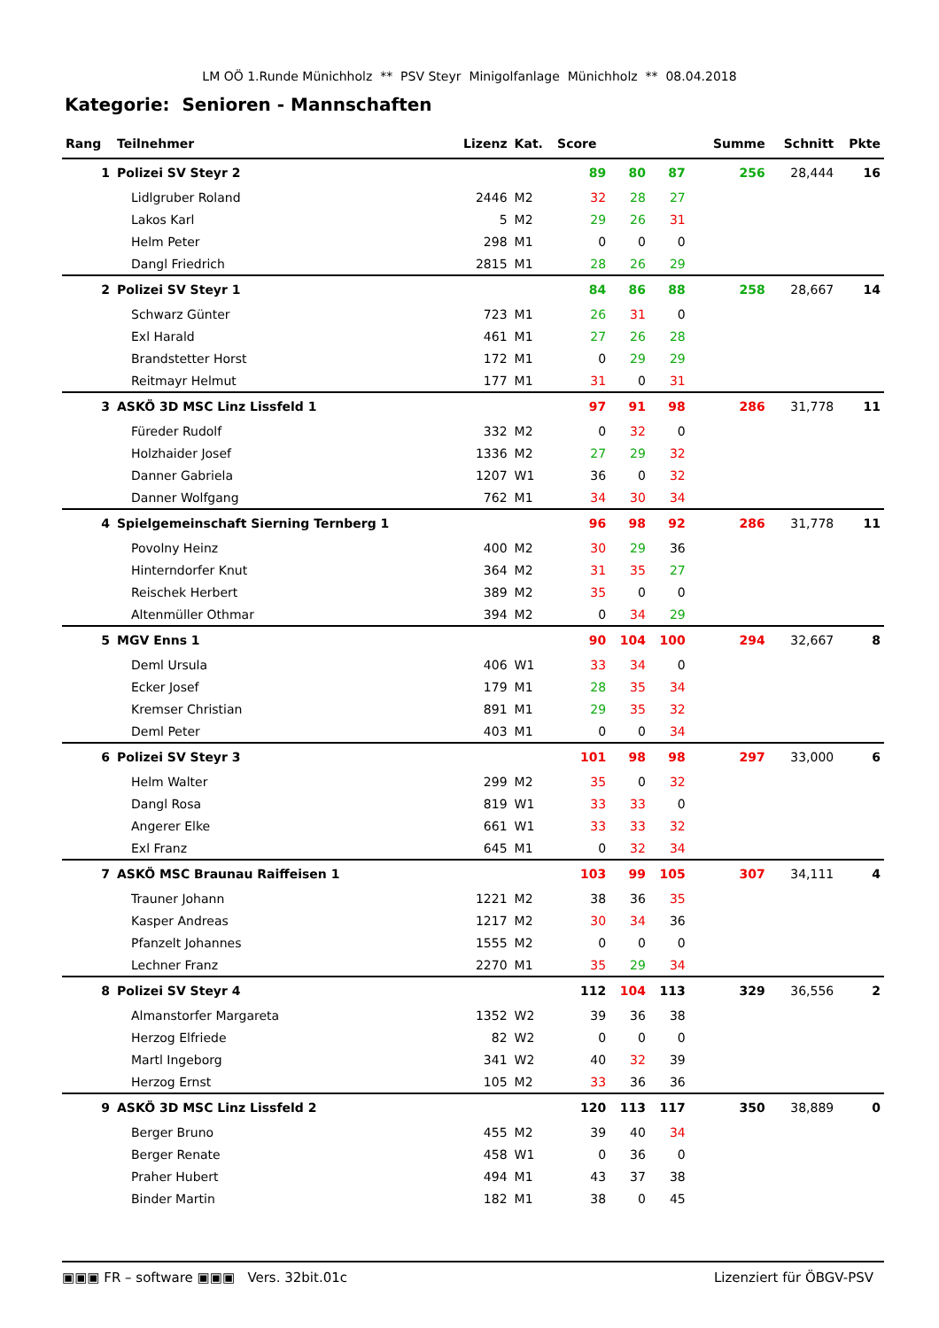LM OÖ 1.Runde Münichholz ** PSV Steyr Minigolfanlage Münichholz ** 08.04.2018
Kategorie: Senioren - Mannschaften
| Rang | Teilnehmer | Lizenz | Kat. | Score | | | | Summe | Schnitt | Pkte |
| --- | --- | --- | --- | --- | --- | --- | --- | --- | --- | --- |
| 1 | Polizei SV Steyr 2 | | | 89 | 80 | 87 | | 256 | 28,444 | 16 |
| | Lidlgruber Roland | 2446 | M2 | 32 | 28 | 27 | | | | |
| | Lakos Karl | 5 | M2 | 29 | 26 | 31 | | | | |
| | Helm Peter | 298 | M1 | 0 | 0 | 0 | | | | |
| | Dangl Friedrich | 2815 | M1 | 28 | 26 | 29 | | | | |
| 2 | Polizei SV Steyr 1 | | | 84 | 86 | 88 | | 258 | 28,667 | 14 |
| | Schwarz Günter | 723 | M1 | 26 | 31 | 0 | | | | |
| | Exl Harald | 461 | M1 | 27 | 26 | 28 | | | | |
| | Brandstetter Horst | 172 | M1 | 0 | 29 | 29 | | | | |
| | Reitmayr Helmut | 177 | M1 | 31 | 0 | 31 | | | | |
| 3 | ASKÖ 3D MSC Linz Lissfeld 1 | | | 97 | 91 | 98 | | 286 | 31,778 | 11 |
| | Füreder Rudolf | 332 | M2 | 0 | 32 | 0 | | | | |
| | Holzhaider Josef | 1336 | M2 | 27 | 29 | 32 | | | | |
| | Danner Gabriela | 1207 | W1 | 36 | 0 | 32 | | | | |
| | Danner Wolfgang | 762 | M1 | 34 | 30 | 34 | | | | |
| 4 | Spielgemeinschaft Sierning Ternberg 1 | | | 96 | 98 | 92 | | 286 | 31,778 | 11 |
| | Povolny Heinz | 400 | M2 | 30 | 29 | 36 | | | | |
| | Hinterndorfer Knut | 364 | M2 | 31 | 35 | 27 | | | | |
| | Reischek Herbert | 389 | M2 | 35 | 0 | 0 | | | | |
| | Altenmüller Othmar | 394 | M2 | 0 | 34 | 29 | | | | |
| 5 | MGV Enns 1 | | | 90 | 104 | 100 | | 294 | 32,667 | 8 |
| | Deml Ursula | 406 | W1 | 33 | 34 | 0 | | | | |
| | Ecker Josef | 179 | M1 | 28 | 35 | 34 | | | | |
| | Kremser Christian | 891 | M1 | 29 | 35 | 32 | | | | |
| | Deml Peter | 403 | M1 | 0 | 0 | 34 | | | | |
| 6 | Polizei SV Steyr 3 | | | 101 | 98 | 98 | | 297 | 33,000 | 6 |
| | Helm Walter | 299 | M2 | 35 | 0 | 32 | | | | |
| | Dangl Rosa | 819 | W1 | 33 | 33 | 0 | | | | |
| | Angerer Elke | 661 | W1 | 33 | 33 | 32 | | | | |
| | Exl Franz | 645 | M1 | 0 | 32 | 34 | | | | |
| 7 | ASKÖ MSC Braunau Raiffeisen 1 | | | 103 | 99 | 105 | | 307 | 34,111 | 4 |
| | Trauner Johann | 1221 | M2 | 38 | 36 | 35 | | | | |
| | Kasper Andreas | 1217 | M2 | 30 | 34 | 36 | | | | |
| | Pfanzelt Johannes | 1555 | M2 | 0 | 0 | 0 | | | | |
| | Lechner Franz | 2270 | M1 | 35 | 29 | 34 | | | | |
| 8 | Polizei SV Steyr 4 | | | 112 | 104 | 113 | | 329 | 36,556 | 2 |
| | Almanstorfer Margareta | 1352 | W2 | 39 | 36 | 38 | | | | |
| | Herzog Elfriede | 82 | W2 | 0 | 0 | 0 | | | | |
| | Martl Ingeborg | 341 | W2 | 40 | 32 | 39 | | | | |
| | Herzog Ernst | 105 | M2 | 33 | 36 | 36 | | | | |
| 9 | ASKÖ 3D MSC Linz Lissfeld 2 | | | 120 | 113 | 117 | | 350 | 38,889 | 0 |
| | Berger Bruno | 455 | M2 | 39 | 40 | 34 | | | | |
| | Berger Renate | 458 | W1 | 0 | 36 | 0 | | | | |
| | Praher Hubert | 494 | M1 | 43 | 37 | 38 | | | | |
| | Binder Martin | 182 | M1 | 38 | 0 | 45 | | | | |
▣▣▣ FR – software ▣▣▣ Vers. 32bit.01c Lizenziert für ÖBGV-PSV